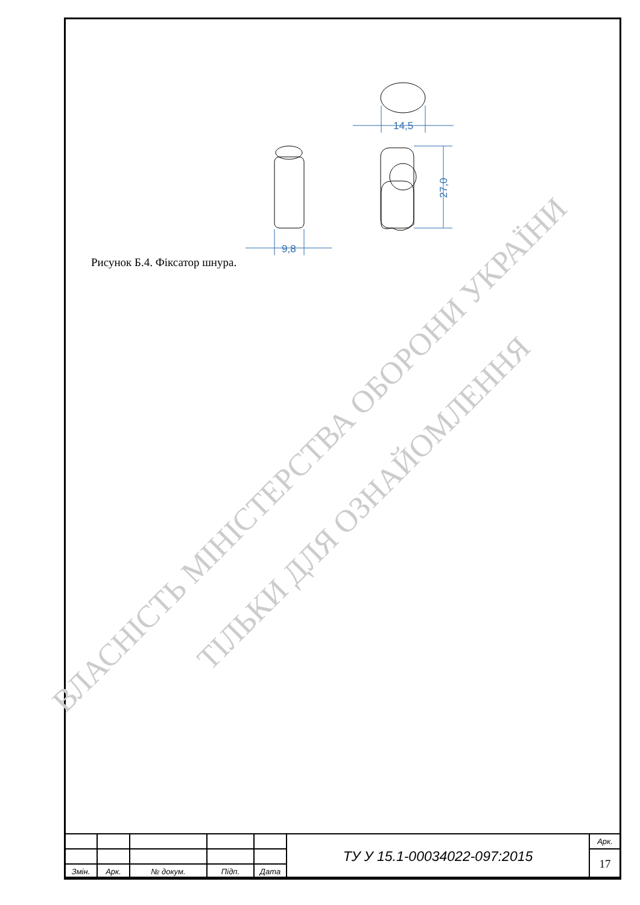14,5
27,0
9,8
Рисунок Б.4. Фіксатор шнура.
ВЛАСНІСТЬ МІНІСТЕРСТВА ОБОРОНИ УКРАЇНИ
ТІЛЬКИ ДЛЯ ОЗНАЙОМЛЕННЯ
| | | | | | ТУ У 15.1-00034022-097:2015 | Арк. |
| | | | | | | 17 |
| Змін. | Арк. | № докум. | Підп. | Дата | | |